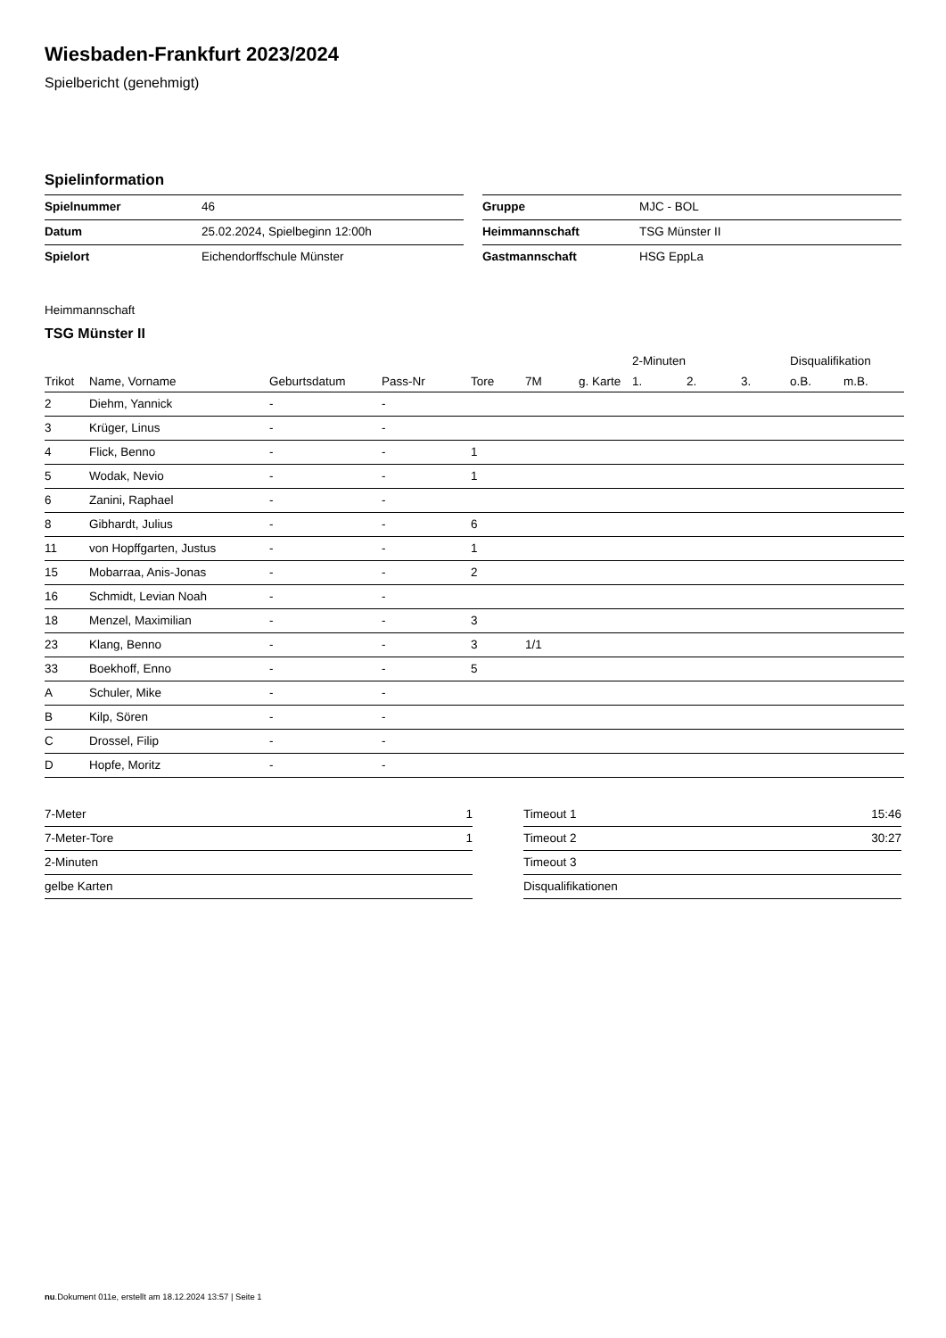Wiesbaden-Frankfurt 2023/2024
Spielbericht (genehmigt)
Spielinformation
| Spielnummer | 46 |
| Datum | 25.02.2024, Spielbeginn 12:00h |
| Spielort | Eichendorffschule Münster |
| Gruppe | MJC - BOL |
| Heimmannschaft | TSG Münster II |
| Gastmannschaft | HSG EppLa |
Heimmannschaft
TSG Münster II
| | | | | | | | 2-Minuten | | | Disqualifikation | |
| --- | --- | --- | --- | --- | --- | --- | --- | --- | --- | --- | --- |
| Trikot | Name, Vorname | Geburtsdatum | Pass-Nr | Tore | 7M | g. Karte | 1. | 2. | 3. | o.B. | m.B. |
| 2 | Diehm, Yannick | - | - | | | | | | | | |
| 3 | Krüger, Linus | - | - | | | | | | | | |
| 4 | Flick, Benno | - | - | 1 | | | | | | | |
| 5 | Wodak, Nevio | - | - | 1 | | | | | | | |
| 6 | Zanini, Raphael | - | - | | | | | | | | |
| 8 | Gibhardt, Julius | - | - | 6 | | | | | | | |
| 11 | von Hopffgarten, Justus | - | - | 1 | | | | | | | |
| 15 | Mobarraa, Anis-Jonas | - | - | 2 | | | | | | | |
| 16 | Schmidt, Levian Noah | - | - | | | | | | | | |
| 18 | Menzel, Maximilian | - | - | 3 | | | | | | | |
| 23 | Klang, Benno | - | - | 3 | 1/1 | | | | | | |
| 33 | Boekhoff, Enno | - | - | 5 | | | | | | | |
| A | Schuler, Mike | - | - | | | | | | | | |
| B | Kilp, Sören | - | - | | | | | | | | |
| C | Drossel, Filip | - | - | | | | | | | | |
| D | Hopfe, Moritz | - | - | | | | | | | | |
| 7-Meter | 1 |
| 7-Meter-Tore | 1 |
| 2-Minuten | |
| gelbe Karten | |
| Timeout 1 | 15:46 |
| Timeout 2 | 30:27 |
| Timeout 3 | |
| Disqualifikationen | |
nu.Dokument 011e, erstellt am 18.12.2024 13:57 | Seite 1